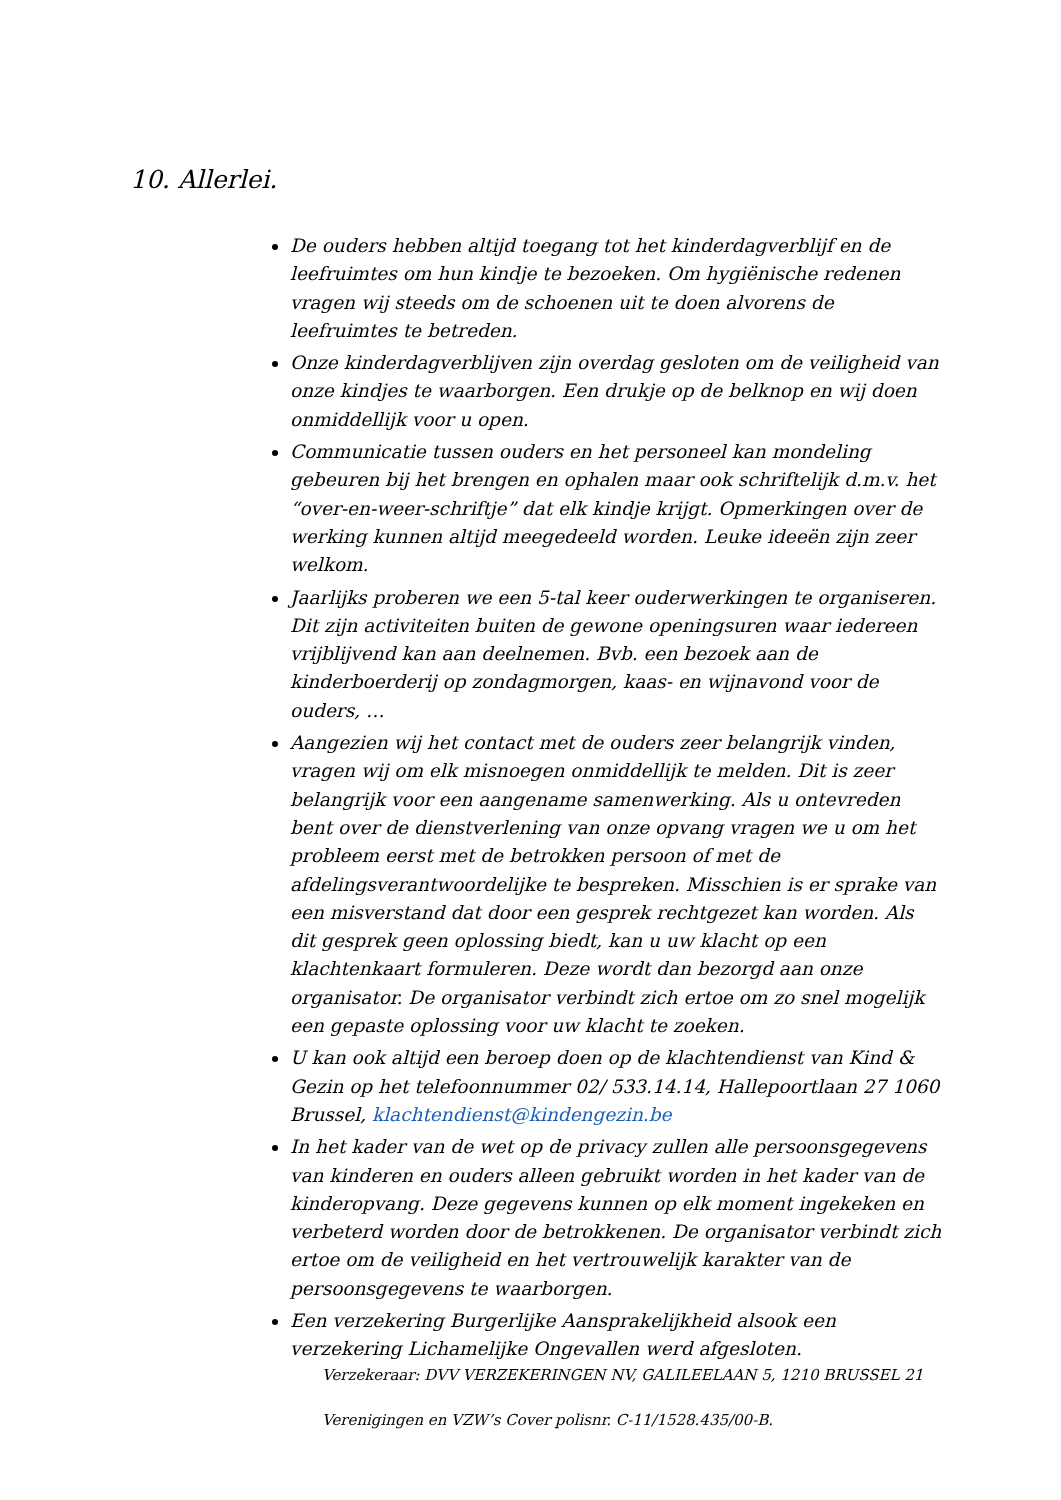10. Allerlei.
De ouders hebben altijd toegang tot het kinderdagverblijf en de leefruimtes om hun kindje te bezoeken. Om hygiënische redenen vragen wij steeds om de schoenen uit te doen alvorens de leefruimtes te betreden.
Onze kinderdagverblijven zijn overdag gesloten om de veiligheid van onze kindjes te waarborgen. Een drukje op de belknop en wij doen onmiddellijk voor u open.
Communicatie tussen ouders en het personeel kan mondeling gebeuren bij het brengen en ophalen maar ook schriftelijk d.m.v. het “over-en-weer-schriftje” dat elk kindje krijgt. Opmerkingen over de werking kunnen altijd meegedeeld worden. Leuke ideeën zijn zeer welkom.
Jaarlijks proberen we een 5-tal keer ouderwerkingen te organiseren. Dit zijn activiteiten buiten de gewone openingsuren waar iedereen vrijblijvend kan aan deelnemen. Bvb. een bezoek aan de kinderboerderij op zondagmorgen, kaas- en wijnavond voor de ouders, …
Aangezien wij het contact met de ouders zeer belangrijk vinden, vragen wij om elk misnoegen onmiddellijk te melden. Dit is zeer belangrijk voor een aangename samenwerking. Als u ontevreden bent over de dienstverlening van onze opvang vragen we u om het probleem eerst met de betrokken persoon of met de afdelingsverantwoordelijke te bespreken. Misschien is er sprake van een misverstand dat door een gesprek rechtgezet kan worden. Als dit gesprek geen oplossing biedt, kan u uw klacht op een klachtenkaart formuleren. Deze wordt dan bezorgd aan onze organisator. De organisator verbindt zich ertoe om zo snel mogelijk een gepaste oplossing voor uw klacht te zoeken.
U kan ook altijd een beroep doen op de klachtendienst van Kind & Gezin op het telefoonnummer 02/ 533.14.14, Hallepoortlaan 27 1060 Brussel, klachtendienst@kindengezin.be
In het kader van de wet op de privacy zullen alle persoonsgegevens van kinderen en ouders alleen gebruikt worden in het kader van de kinderopvang. Deze gegevens kunnen op elk moment ingekeken en verbeterd worden door de betrokkenen. De organisator verbindt zich ertoe om de veiligheid en het vertrouwelijk karakter van de persoonsgegevens te waarborgen.
Een verzekering Burgerlijke Aansprakelijkheid alsook een verzekering Lichamelijke Ongevallen werd afgesloten.
Verzekeraar: DVV VERZEKERINGEN NV, GALILEELAAN 5, 1210 BRUSSEL 21
Verenigingen en VZW’s Cover polisnr. C-11/1528.435/00-B.